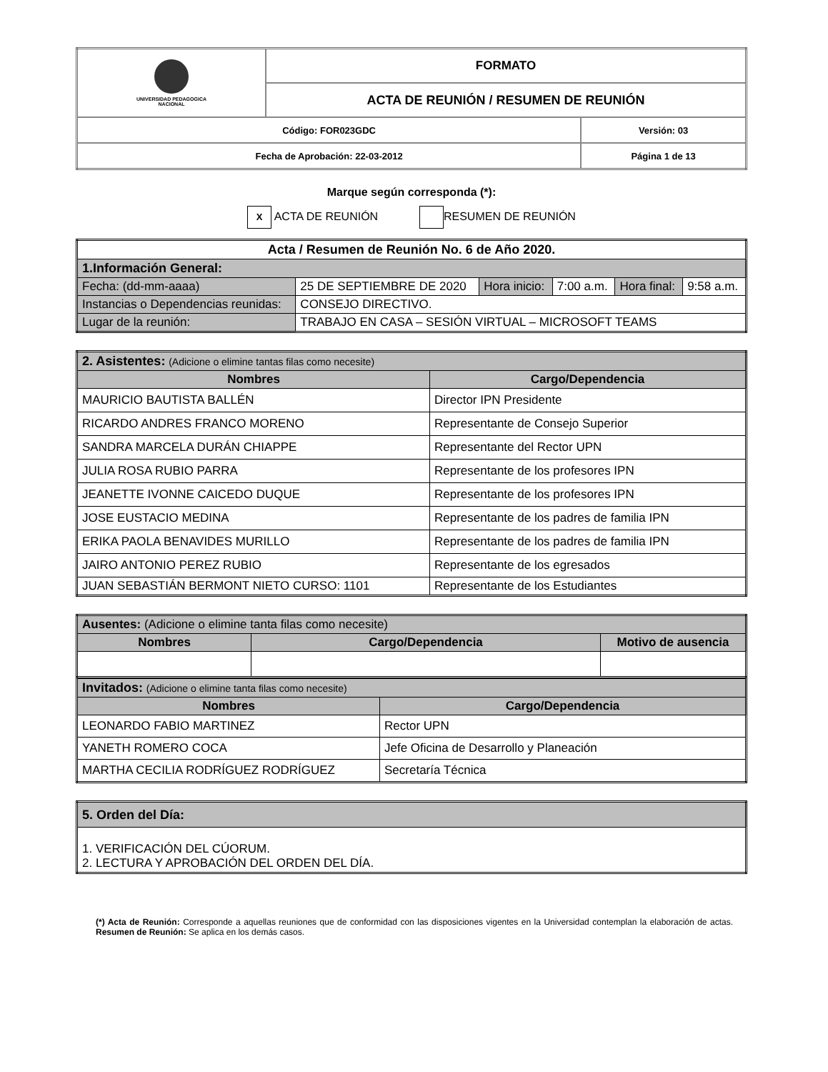| UNIVERSIDAD PEDAGOGICA NACIONAL | FORMATO | |
| | ACTA DE REUNIÓN / RESUMEN DE REUNIÓN | |
| Código: FOR023GDC | | Versión: 03 |
| Fecha de Aprobación: 22-03-2012 | | Página 1 de 13 |
Marque según corresponda (*):
X ACTA DE REUNIÓN RESUMEN DE REUNIÓN
| Acta / Resumen de Reunión No. 6 de Año 2020. | | | | | |
| 1.Información General: | | | | | |
| Fecha: (dd-mm-aaaa) | 25 DE SEPTIEMBRE DE 2020 | Hora inicio: | 7:00 a.m. | Hora final: | 9:58 a.m. |
| Instancias o Dependencias reunidas: | CONSEJO DIRECTIVO. | | | | |
| Lugar de la reunión: | TRABAJO EN CASA – SESIÓN VIRTUAL – MICROSOFT TEAMS | | | | |
| 2. Asistentes: (Adicione o elimine tantas filas como necesite) | |
| Nombres | Cargo/Dependencia |
| MAURICIO BAUTISTA BALLÉN | Director IPN Presidente |
| RICARDO ANDRES FRANCO MORENO | Representante de Consejo Superior |
| SANDRA MARCELA DURÁN CHIAPPE | Representante del Rector UPN |
| JULIA ROSA RUBIO PARRA | Representante de los profesores IPN |
| JEANETTE IVONNE CAICEDO DUQUE | Representante de los profesores IPN |
| JOSE EUSTACIO MEDINA | Representante de los padres de familia IPN |
| ERIKA PAOLA BENAVIDES MURILLO | Representante de los padres de familia IPN |
| JAIRO ANTONIO PEREZ RUBIO | Representante de los egresados |
| JUAN SEBASTIÁN BERMONT NIETO CURSO: 1101 | Representante de los Estudiantes |
| Ausentes: (Adicione o elimine tanta filas como necesite) | | |
| Nombres | Cargo/Dependencia | Motivo de ausencia |
| Invitados: (Adicione o elimine tanta filas como necesite) | |
| Nombres | Cargo/Dependencia |
| LEONARDO FABIO MARTINEZ | Rector UPN |
| YANETH ROMERO COCA | Jefe Oficina de Desarrollo y Planeación |
| MARTHA CECILIA RODRÍGUEZ RODRÍGUEZ | Secretaría Técnica |
| 5. Orden del Día: |
| 1. VERIFICACIÓN DEL CÚORUM. 2. LECTURA Y APROBACIÓN DEL ORDEN DEL DÍA. |
(*) Acta de Reunión: Corresponde a aquellas reuniones que de conformidad con las disposiciones vigentes en la Universidad contemplan la elaboración de actas. Resumen de Reunión: Se aplica en los demás casos.